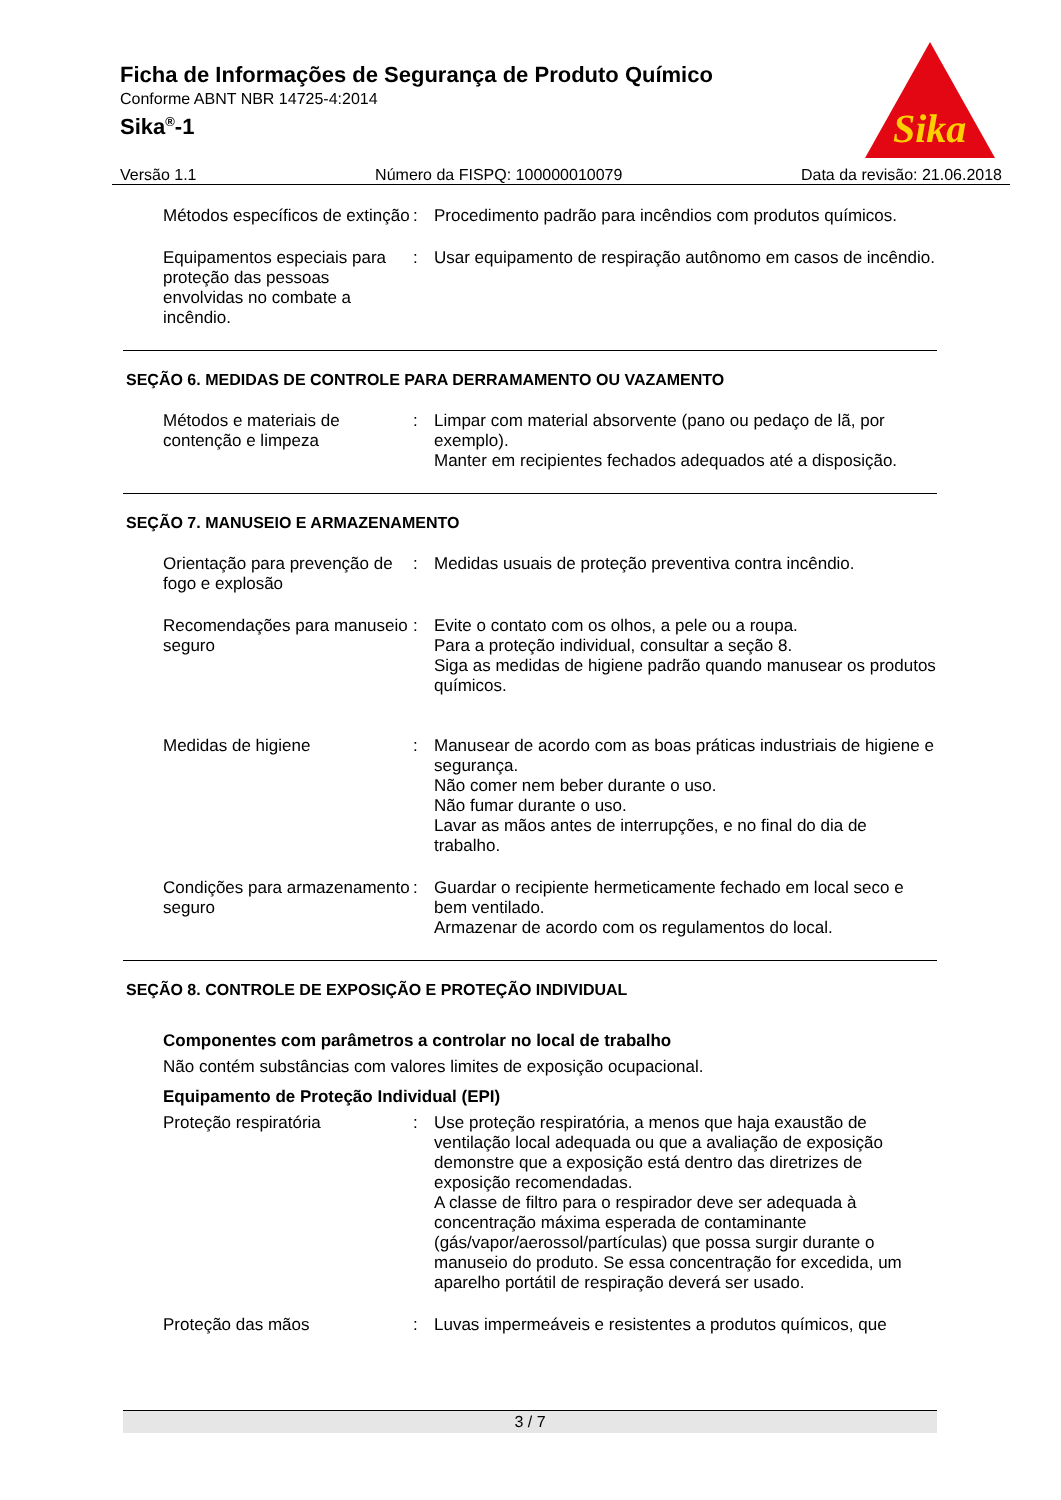Ficha de Informações de Segurança de Produto Químico
Conforme ABNT NBR 14725-4:2014
Sika<sup>®</sup>-1
Sika
Versão 1.1 Número da FISPQ: 100000010079 Data da revisão: 21.06.2018
Métodos específicos de extinção
: Procedimento padrão para incêndios com produtos químicos.
Equipamentos especiais para proteção das pessoas envolvidas no combate a incêndio.
: Usar equipamento de respiração autônomo em casos de incêndio.
SEÇÃO 6. MEDIDAS DE CONTROLE PARA DERRAMAMENTO OU VAZAMENTO
Métodos e materiais de contenção e limpeza
: Limpar com material absorvente (pano ou pedaço de lã, por exemplo).
Manter em recipientes fechados adequados até a disposição.
SEÇÃO 7. MANUSEIO E ARMAZENAMENTO
Orientação para prevenção de fogo e explosão
: Medidas usuais de proteção preventiva contra incêndio.
Recomendações para manuseio seguro
: Evite o contato com os olhos, a pele ou a roupa.
Para a proteção individual, consultar a seção 8.
Siga as medidas de higiene padrão quando manusear os produtos químicos.
Medidas de higiene : Manusear de acordo com as boas práticas industriais de higiene e segurança.
Não comer nem beber durante o uso.
Não fumar durante o uso.
Lavar as mãos antes de interrupções, e no final do dia de trabalho.
Condições para armazenamento seguro
: Guardar o recipiente hermeticamente fechado em local seco e bem ventilado.
Armazenar de acordo com os regulamentos do local.
SEÇÃO 8. CONTROLE DE EXPOSIÇÃO E PROTEÇÃO INDIVIDUAL
Componentes com parâmetros a controlar no local de trabalho
Não contém substâncias com valores limites de exposição ocupacional.
Equipamento de Proteção Individual (EPI)
Proteção respiratória : Use proteção respiratória, a menos que haja exaustão de ventilação local adequada ou que a avaliação de exposição demonstre que a exposição está dentro das diretrizes de exposição recomendadas.
A classe de filtro para o respirador deve ser adequada à concentração máxima esperada de contaminante (gás/vapor/aerossol/partículas) que possa surgir durante o manuseio do produto. Se essa concentração for excedida, um aparelho portátil de respiração deverá ser usado.
Proteção das mãos : Luvas impermeáveis e resistentes a produtos químicos, que
3 / 7